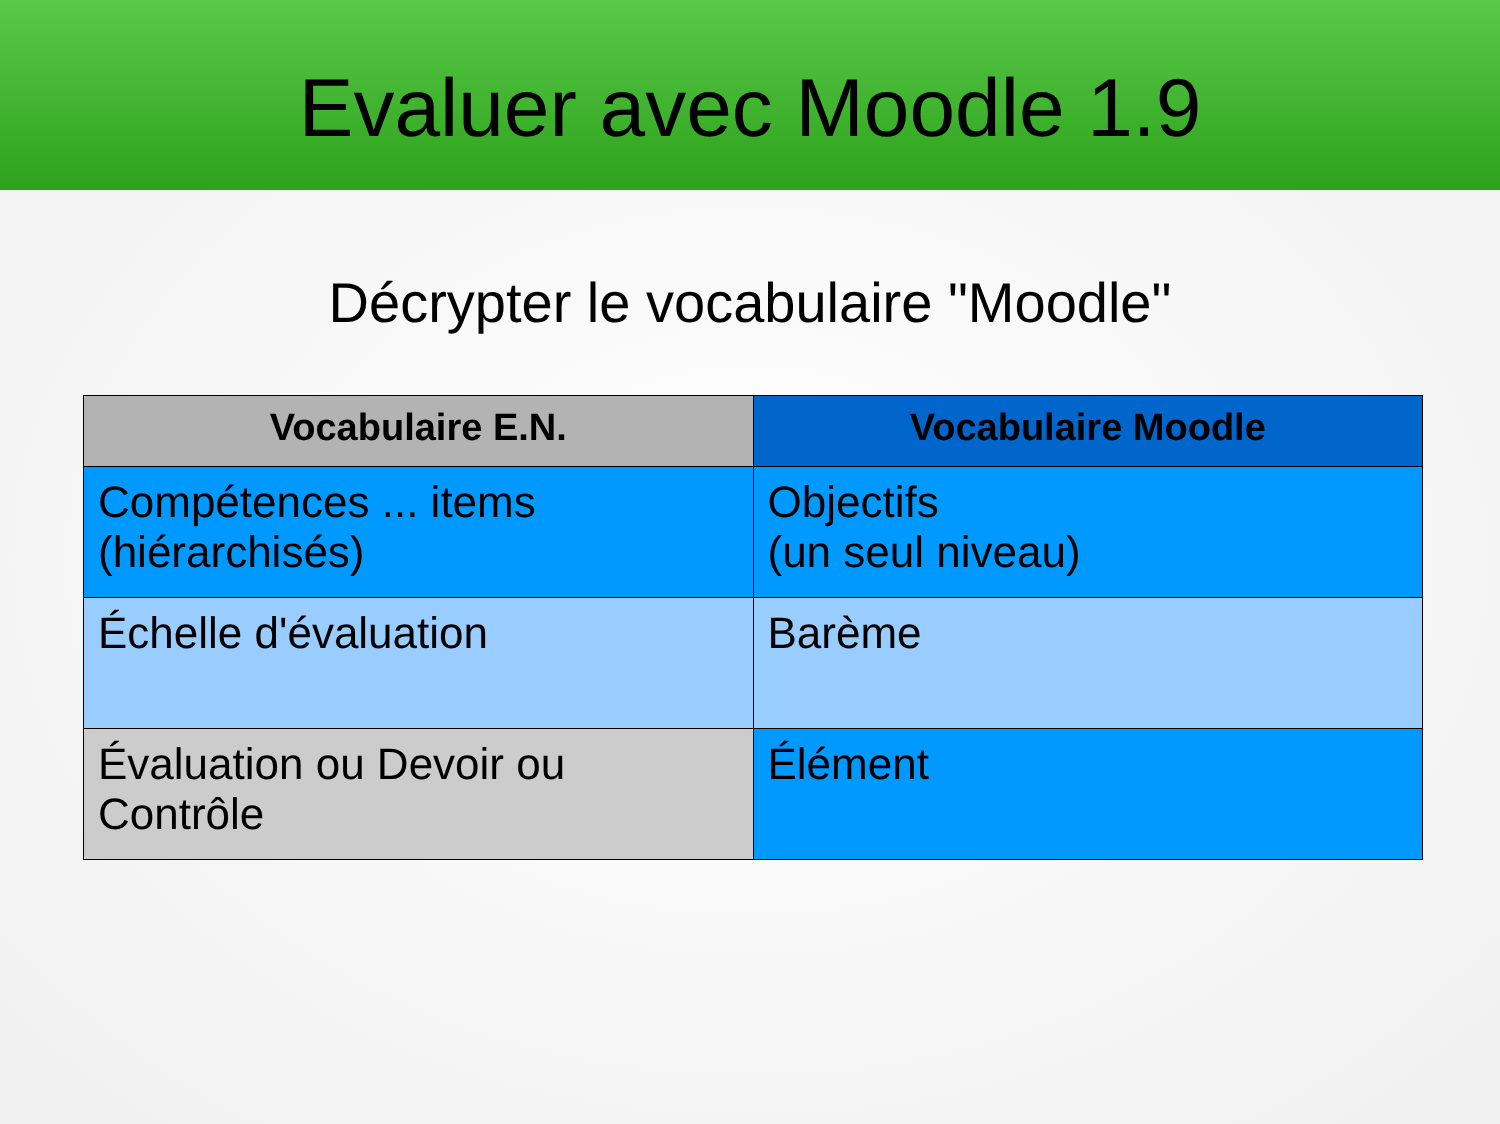Evaluer avec Moodle 1.9
Décrypter le vocabulaire "Moodle"
| Vocabulaire E.N. | Vocabulaire Moodle |
| --- | --- |
| Compétences ... items (hiérarchisés) | Objectifs (un seul niveau) |
| Échelle d'évaluation | Barème |
| Évaluation ou Devoir ou Contrôle | Élément |